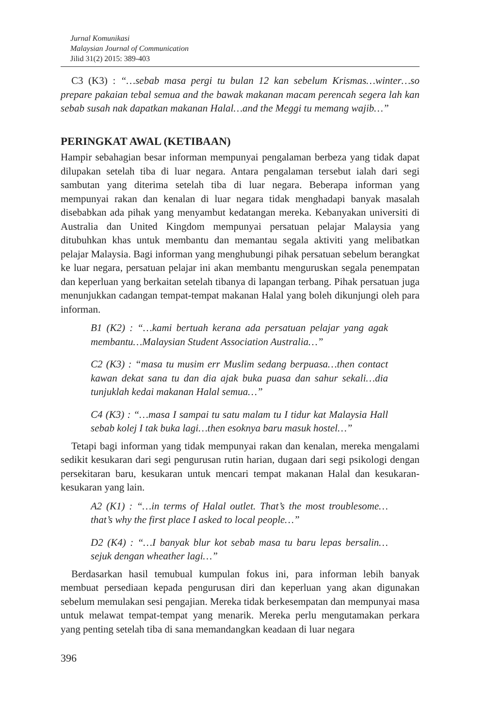Jurnal Komunikasi
Malaysian Journal of Communication
Jilid 31(2) 2015: 389-403
C3 (K3) : “…sebab masa pergi tu bulan 12 kan sebelum Krismas…winter…so prepare pakaian tebal semua and the bawak makanan macam perencah segera lah kan sebab susah nak dapatkan makanan Halal…and the Meggi tu memang wajib…”
PERINGKAT AWAL (KETIBAAN)
Hampir sebahagian besar informan mempunyai pengalaman berbeza yang tidak dapat dilupakan setelah tiba di luar negara. Antara pengalaman tersebut ialah dari segi sambutan yang diterima setelah tiba di luar negara. Beberapa informan yang mempunyai rakan dan kenalan di luar negara tidak menghadapi banyak masalah disebabkan ada pihak yang menyambut kedatangan mereka. Kebanyakan universiti di Australia dan United Kingdom mempunyai persatuan pelajar Malaysia yang ditubuhkan khas untuk membantu dan memantau segala aktiviti yang melibatkan pelajar Malaysia. Bagi informan yang menghubungi pihak persatuan sebelum berangkat ke luar negara, persatuan pelajar ini akan membantu menguruskan segala penempatan dan keperluan yang berkaitan setelah tibanya di lapangan terbang. Pihak persatuan juga menunjukkan cadangan tempat-tempat makanan Halal yang boleh dikunjungi oleh para informan.
B1 (K2) : “…kami bertuah kerana ada persatuan pelajar yang agak membantu…Malaysian Student Association Australia…”
C2 (K3) : “masa tu musim err Muslim sedang berpuasa…then contact kawan dekat sana tu dan dia ajak buka puasa dan sahur sekali…dia tunjuklah kedai makanan Halal semua…”
C4 (K3) : “…masa I sampai tu satu malam tu I tidur kat Malaysia Hall sebab kolej I tak buka lagi…then esoknya baru masuk hostel…”
Tetapi bagi informan yang tidak mempunyai rakan dan kenalan, mereka mengalami sedikit kesukaran dari segi pengurusan rutin harian, dugaan dari segi psikologi dengan persekitaran baru, kesukaran untuk mencari tempat makanan Halal dan kesukaran-kesukaran yang lain.
A2 (K1) : “…in terms of Halal outlet. That’s the most troublesome… that’s why the first place I asked to local people…”
D2 (K4) : “…I banyak blur kot sebab masa tu baru lepas bersalin… sejuk dengan wheather lagi…”
Berdasarkan hasil temubual kumpulan fokus ini, para informan lebih banyak membuat persediaan kepada pengurusan diri dan keperluan yang akan digunakan sebelum memulakan sesi pengajian. Mereka tidak berkesempatan dan mempunyai masa untuk melawat tempat-tempat yang menarik. Mereka perlu mengutamakan perkara yang penting setelah tiba di sana memandangkan keadaan di luar negara
396